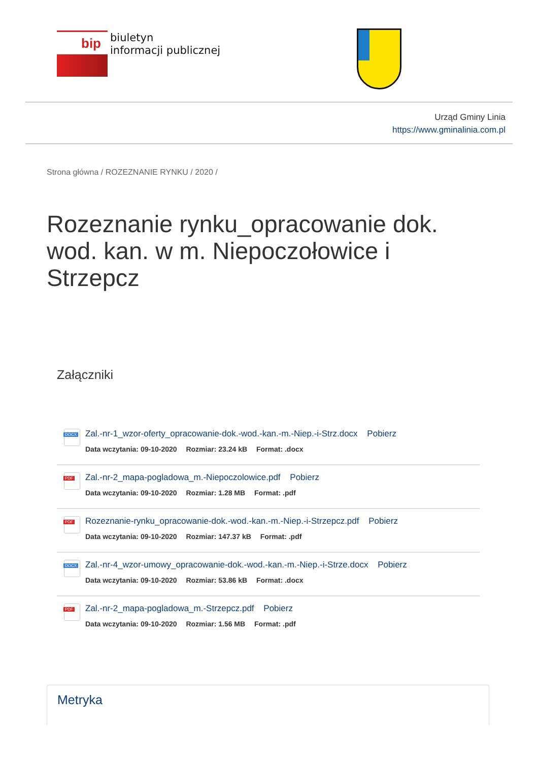bip
biuletyn
informacji publicznej
Urząd Gminy Linia
https://www.gminalinia.com.pl
Strona główna / ROZEZNANIE RYNKU / 2020 /
Rozeznanie rynku_opracowanie dok. wod. kan. w m. Niepoczołowice i Strzepcz
Załączniki
DOCX
Zal.-nr-1_wzor-oferty_opracowanie-dok.-wod.-kan.-m.-Niep.-i-Strz.docx Pobierz
Data wczytania: 09-10-2020 Rozmiar: 23.24 kB Format: .docx
PDF
Zal.-nr-2_mapa-pogladowa_m.-Niepoczolowice.pdf Pobierz
Data wczytania: 09-10-2020 Rozmiar: 1.28 MB Format: .pdf
PDF
Rozeznanie-rynku_opracowanie-dok.-wod.-kan.-m.-Niep.-i-Strzepcz.pdf Pobierz
Data wczytania: 09-10-2020 Rozmiar: 147.37 kB Format: .pdf
DOCX
Zal.-nr-4_wzor-umowy_opracowanie-dok.-wod.-kan.-m.-Niep.-i-Strze.docx Pobierz
Data wczytania: 09-10-2020 Rozmiar: 53.86 kB Format: .docx
PDF
Zal.-nr-2_mapa-pogladowa_m.-Strzepcz.pdf Pobierz
Data wczytania: 09-10-2020 Rozmiar: 1.56 MB Format: .pdf
Metryka